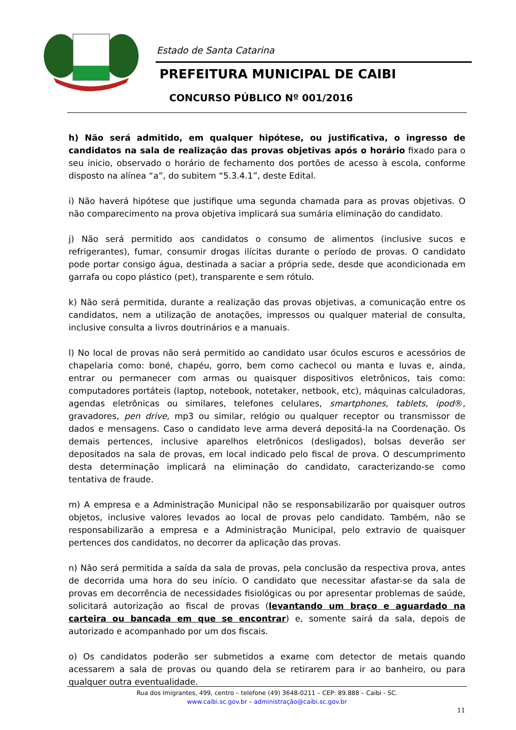Estado de Santa Catarina
PREFEITURA MUNICIPAL DE CAIBI
CONCURSO PÚBLICO Nº 001/2016
h) Não será admitido, em qualquer hipótese, ou justificativa, o ingresso de candidatos na sala de realização das provas objetivas após o horário fixado para o seu inicio, observado o horário de fechamento dos portões de acesso à escola, conforme disposto na alínea “a”, do subitem “5.3.4.1”, deste Edital.
i) Não haverá hipótese que justifique uma segunda chamada para as provas objetivas. O não comparecimento na prova objetiva implicará sua sumária eliminação do candidato.
j) Não será permitido aos candidatos o consumo de alimentos (inclusive sucos e refrigerantes), fumar, consumir drogas ilícitas durante o período de provas. O candidato pode portar consigo água, destinada a saciar a própria sede, desde que acondicionada em garrafa ou copo plástico (pet), transparente e sem rótulo.
k) Não será permitida, durante a realização das provas objetivas, a comunicação entre os candidatos, nem a utilização de anotações, impressos ou qualquer material de consulta, inclusive consulta a livros doutrinários e a manuais.
l) No local de provas não será permitido ao candidato usar óculos escuros e acessórios de chapelaria como: boné, chapéu, gorro, bem como cachecol ou manta e luvas e, ainda, entrar ou permanecer com armas ou quaisquer dispositivos eletrônicos, tais como: computadores portáteis (laptop, notebook, notetaker, netbook, etc), máquinas calculadoras, agendas eletrônicas ou similares, telefones celulares, smartphones, tablets, ipod®, gravadores, pen drive, mp3 ou similar, relógio ou qualquer receptor ou transmissor de dados e mensagens. Caso o candidato leve arma deverá depositá-la na Coordenação. Os demais pertences, inclusive aparelhos eletrônicos (desligados), bolsas deverão ser depositados na sala de provas, em local indicado pelo fiscal de prova. O descumprimento desta determinação implicará na eliminação do candidato, caracterizando-se como tentativa de fraude.
m) A empresa e a Administração Municipal não se responsabilizarão por quaisquer outros objetos, inclusive valores levados ao local de provas pelo candidato. Também, não se responsabilizarão a empresa e a Administração Municipal, pelo extravio de quaisquer pertences dos candidatos, no decorrer da aplicação das provas.
n) Não será permitida a saída da sala de provas, pela conclusão da respectiva prova, antes de decorrida uma hora do seu início. O candidato que necessitar afastar-se da sala de provas em decorrência de necessidades fisiológicas ou por apresentar problemas de saúde, solicitará autorização ao fiscal de provas (levantando um braço e aguardado na carteira ou bancada em que se encontrar) e, somente sairá da sala, depois de autorizado e acompanhado por um dos fiscais.
o) Os candidatos poderão ser submetidos a exame com detector de metais quando acessarem a sala de provas ou quando dela se retirarem para ir ao banheiro, ou para qualquer outra eventualidade.
Rua dos Imigrantes, 499, centro – telefone (49) 3648-0211 – CEP: 89.888 – Caibi - SC.
www.caibi.sc.gov.br – administração@caibi.sc.gov.br
11